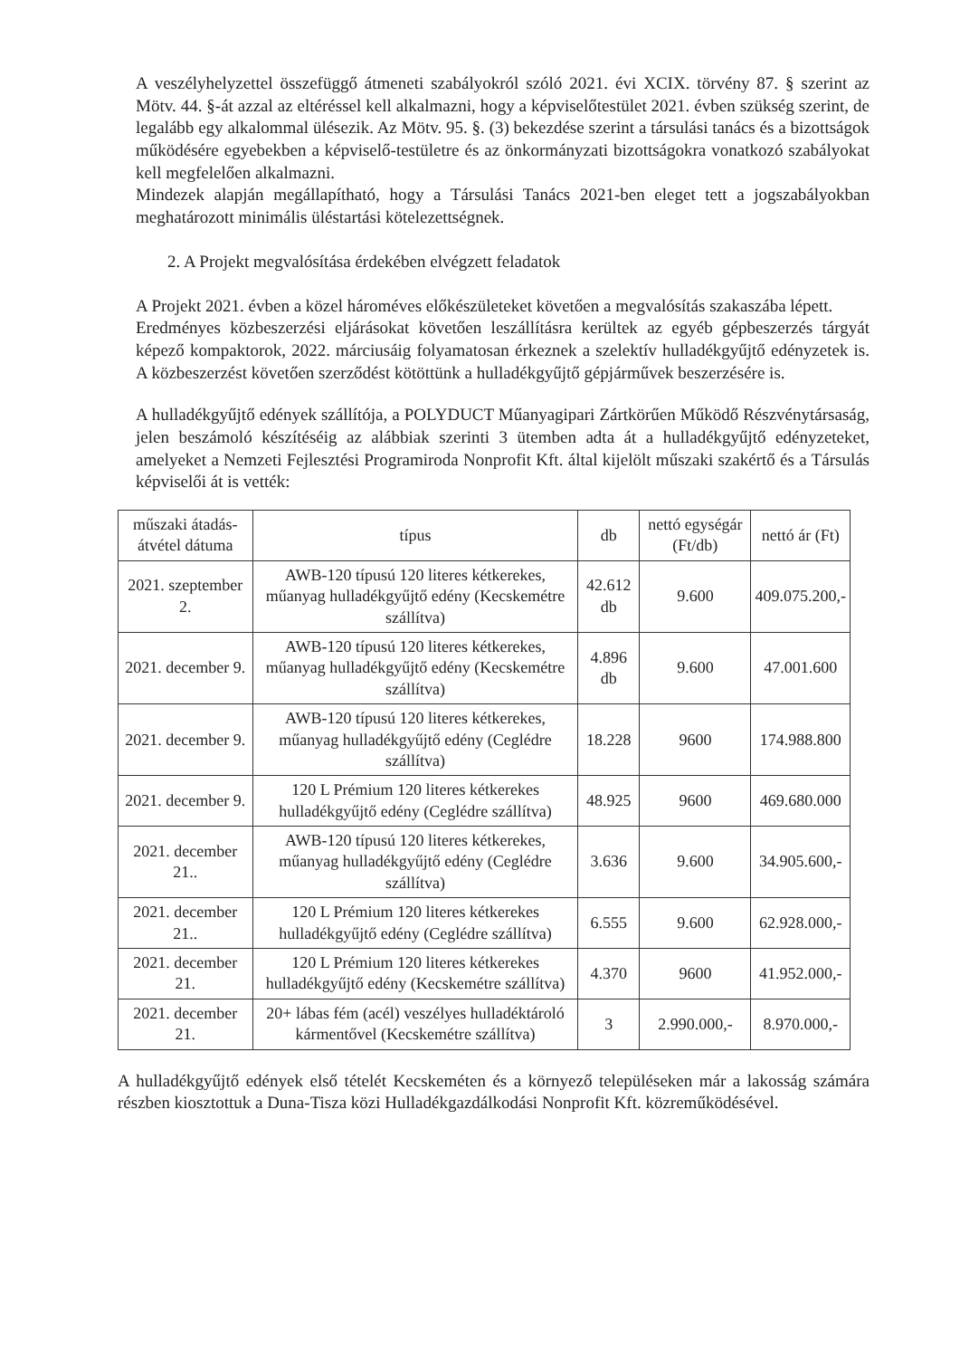A veszélyhelyzettel összefüggő átmeneti szabályokról szóló 2021. évi XCIX. törvény 87. § szerint az Mötv. 44. §-át azzal az eltéréssel kell alkalmazni, hogy a képviselőtestület 2021. évben szükség szerint, de legalább egy alkalommal ülésezik. Az Mötv. 95. §. (3) bekezdése szerint a társulási tanács és a bizottságok működésére egyebekben a képviselő-testületre és az önkormányzati bizottságokra vonatkozó szabályokat kell megfelelően alkalmazni.
Mindezek alapján megállapítható, hogy a Társulási Tanács 2021-ben eleget tett a jogszabályokban meghatározott minimális üléstartási kötelezettségnek.
2. A Projekt megvalósítása érdekében elvégzett feladatok
A Projekt 2021. évben a közel hároméves előkészületeket követően a megvalósítás szakaszába lépett.
Eredményes közbeszerzési eljárásokat követően leszállításra kerültek az egyéb gépbeszerzés tárgyát képező kompaktorok, 2022. márciusáig folyamatosan érkeznek a szelektív hulladékgyűjtő edényzetek is. A közbeszerzést követően szerződést kötöttünk a hulladékgyűjtő gépjárművek beszerzésére is.
A hulladékgyűjtő edények szállítója, a POLYDUCT Műanyagipari Zártkörűen Működő Részvénytársaság, jelen beszámoló készítéséig az alábbiak szerinti 3 ütemben adta át a hulladékgyűjtő edényzeteket, amelyeket a Nemzeti Fejlesztési Programiroda Nonprofit Kft. által kijelölt műszaki szakértő és a Társulás képviselői át is vették:
| műszaki átadás-átvétel dátuma | típus | db | nettó egységár (Ft/db) | nettó ár (Ft) |
| --- | --- | --- | --- | --- |
| 2021. szeptember 2. | AWB-120 típusú 120 literes kétkerekes, műanyag hulladékgyűjtő edény (Kecskemétre szállítva) | 42.612 db | 9.600 | 409.075.200,- |
| 2021. december 9. | AWB-120 típusú 120 literes kétkerekes, műanyag hulladékgyűjtő edény (Kecskemétre szállítva) | 4.896 db | 9.600 | 47.001.600 |
| 2021. december 9. | AWB-120 típusú 120 literes kétkerekes, műanyag hulladékgyűjtő edény (Ceglédre szállítva) | 18.228 | 9600 | 174.988.800 |
| 2021. december 9. | 120 L Prémium 120 literes kétkerekes hulladékgyűjtő edény (Ceglédre szállítva) | 48.925 | 9600 | 469.680.000 |
| 2021. december 21.. | AWB-120 típusú 120 literes kétkerekes, műanyag hulladékgyűjtő edény (Ceglédre szállítva) | 3.636 | 9.600 | 34.905.600,- |
| 2021. december 21.. | 120 L Prémium 120 literes kétkerekes hulladékgyűjtő edény (Ceglédre szállítva) | 6.555 | 9.600 | 62.928.000,- |
| 2021. december 21. | 120 L Prémium 120 literes kétkerekes hulladékgyűjtő edény (Kecskemétre szállítva) | 4.370 | 9600 | 41.952.000,- |
| 2021. december 21. | 20+ lábas fém (acél) veszélyes hulladéktároló kármentővel (Kecskemétre szállítva) | 3 | 2.990.000,- | 8.970.000,- |
A hulladékgyűjtő edények első tételét Kecskeméten és a környező településeken már a lakosság számára részben kiosztottuk a Duna-Tisza közi Hulladékgazdálkodási Nonprofit Kft. közreműködésével.